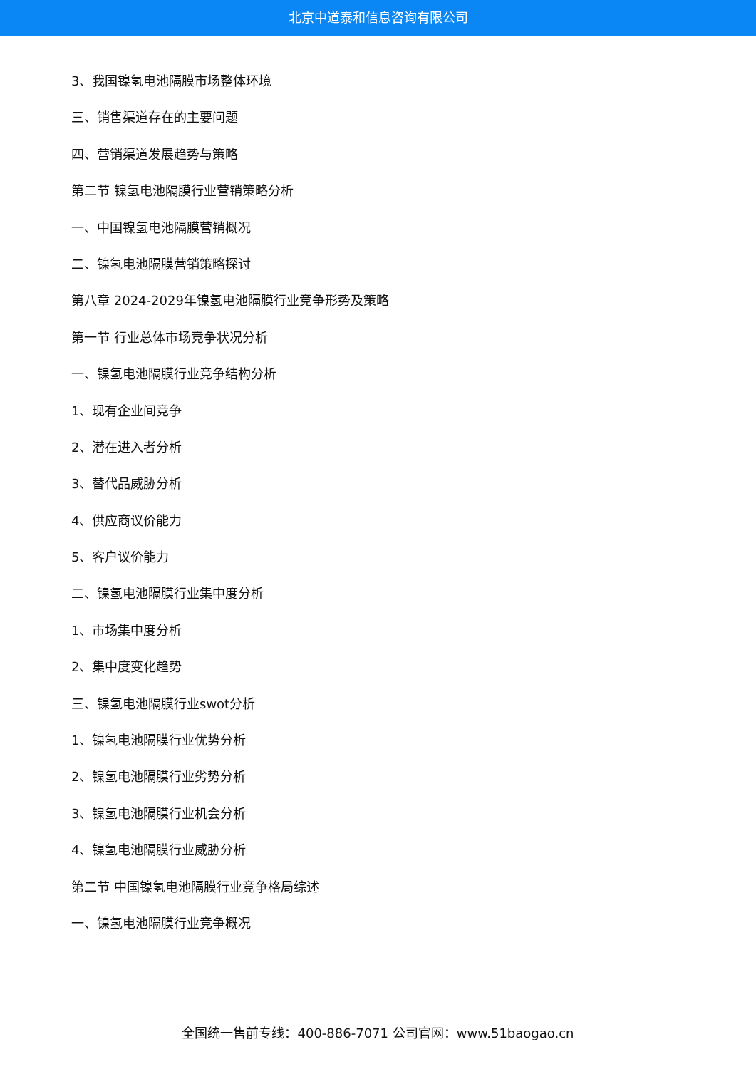北京中道泰和信息咨询有限公司
3、我国镍氢电池隔膜市场整体环境
三、销售渠道存在的主要问题
四、营销渠道发展趋势与策略
第二节 镍氢电池隔膜行业营销策略分析
一、中国镍氢电池隔膜营销概况
二、镍氢电池隔膜营销策略探讨
第八章 2024-2029年镍氢电池隔膜行业竞争形势及策略
第一节 行业总体市场竞争状况分析
一、镍氢电池隔膜行业竞争结构分析
1、现有企业间竞争
2、潜在进入者分析
3、替代品威胁分析
4、供应商议价能力
5、客户议价能力
二、镍氢电池隔膜行业集中度分析
1、市场集中度分析
2、集中度变化趋势
三、镍氢电池隔膜行业swot分析
1、镍氢电池隔膜行业优势分析
2、镍氢电池隔膜行业劣势分析
3、镍氢电池隔膜行业机会分析
4、镍氢电池隔膜行业威胁分析
第二节 中国镍氢电池隔膜行业竞争格局综述
一、镍氢电池隔膜行业竞争概况
全国统一售前专线：400-886-7071 公司官网：www.51baogao.cn